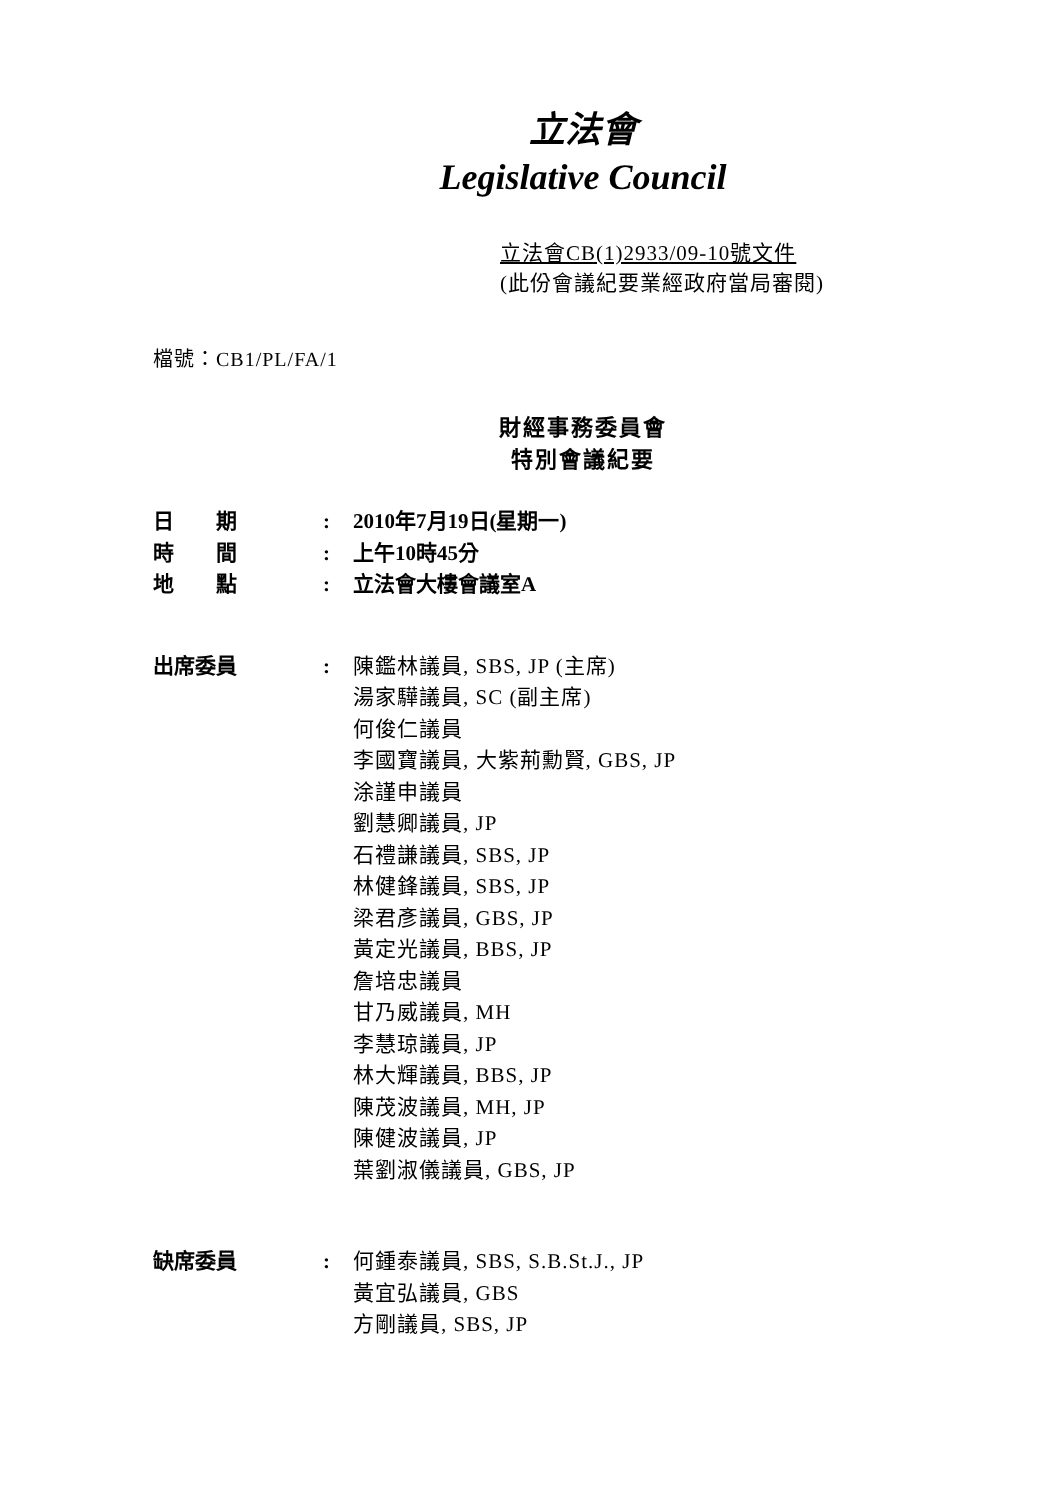立法會
Legislative Council
立法會CB(1)2933/09-10號文件
(此份會議紀要業經政府當局審閱)
檔號：CB1/PL/FA/1
財經事務委員會
特別會議紀要
日　　期 : 2010年7月19日(星期一)
時　　間 : 上午10時45分
地　　點 : 立法會大樓會議室A
出席委員 : 陳鑑林議員, SBS, JP (主席)
湯家驊議員, SC (副主席)
何俊仁議員
李國寶議員, 大紫荊勳賢, GBS, JP
涂謹申議員
劉慧卿議員, JP
石禮謙議員, SBS, JP
林健鋒議員, SBS, JP
梁君彥議員, GBS, JP
黃定光議員, BBS, JP
詹培忠議員
甘乃威議員, MH
李慧琼議員, JP
林大輝議員, BBS, JP
陳茂波議員, MH, JP
陳健波議員, JP
葉劉淑儀議員, GBS, JP
缺席委員 : 何鍾泰議員, SBS, S.B.St.J., JP
黃宜弘議員, GBS
方剛議員, SBS, JP